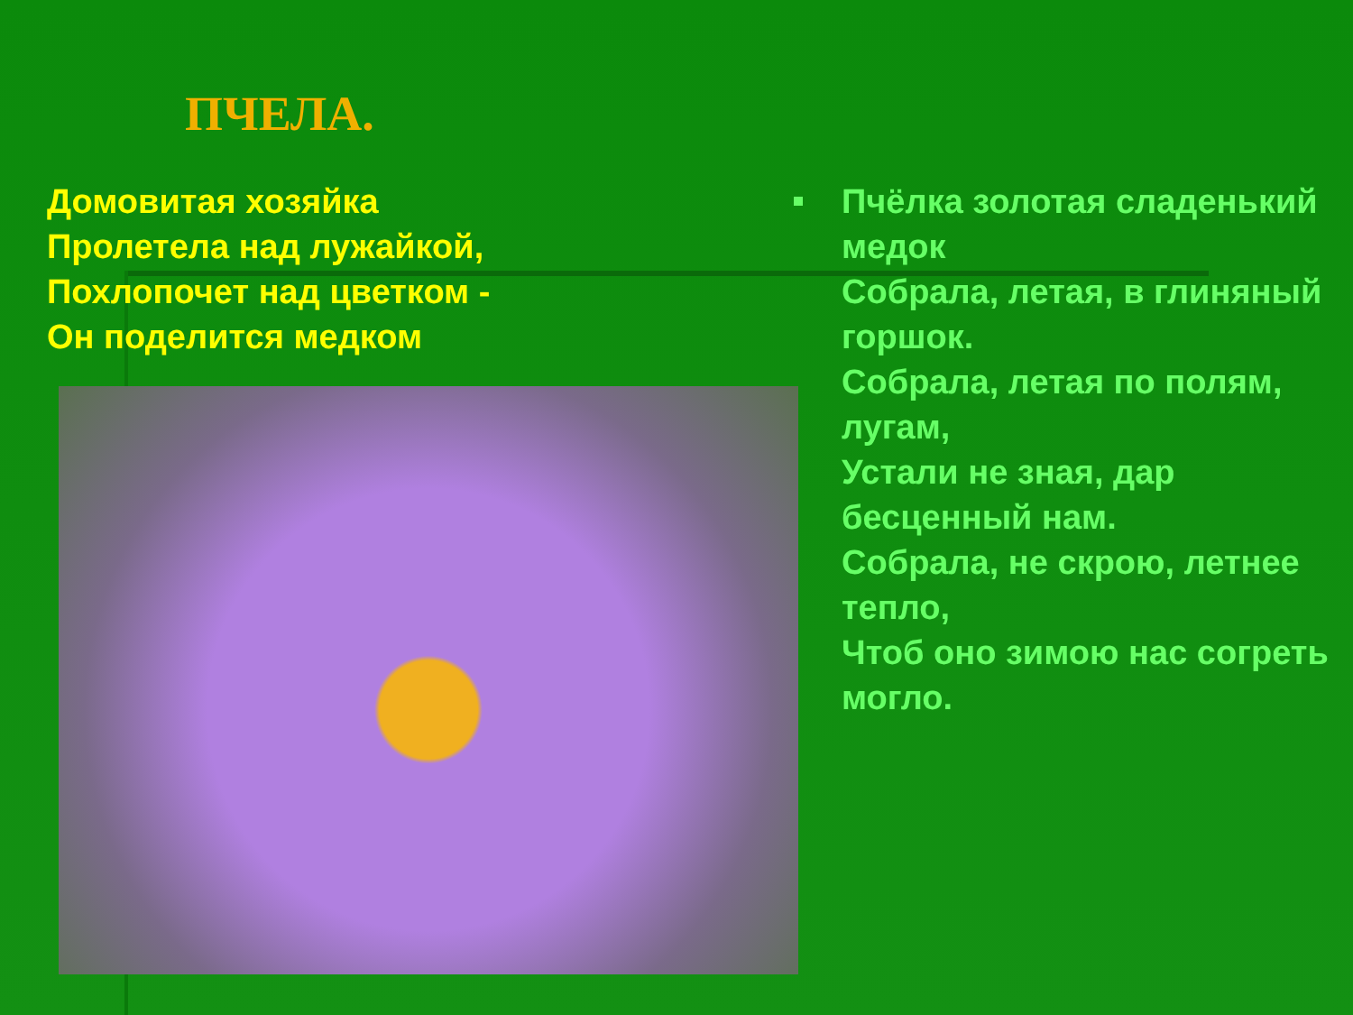ПЧЕЛА.
Домовитая хозяйка
Пролетела над лужайкой,
Похлопочет над цветком -
Он поделится медком
Пчёлка золотая сладенький медок
Собрала, летая, в глиняный горшок.
Собрала, летая по полям, лугам,
Устали не зная, дар бесценный нам.
Собрала, не скрою, летнее тепло,
Чтоб оно зимою нас согреть могло.